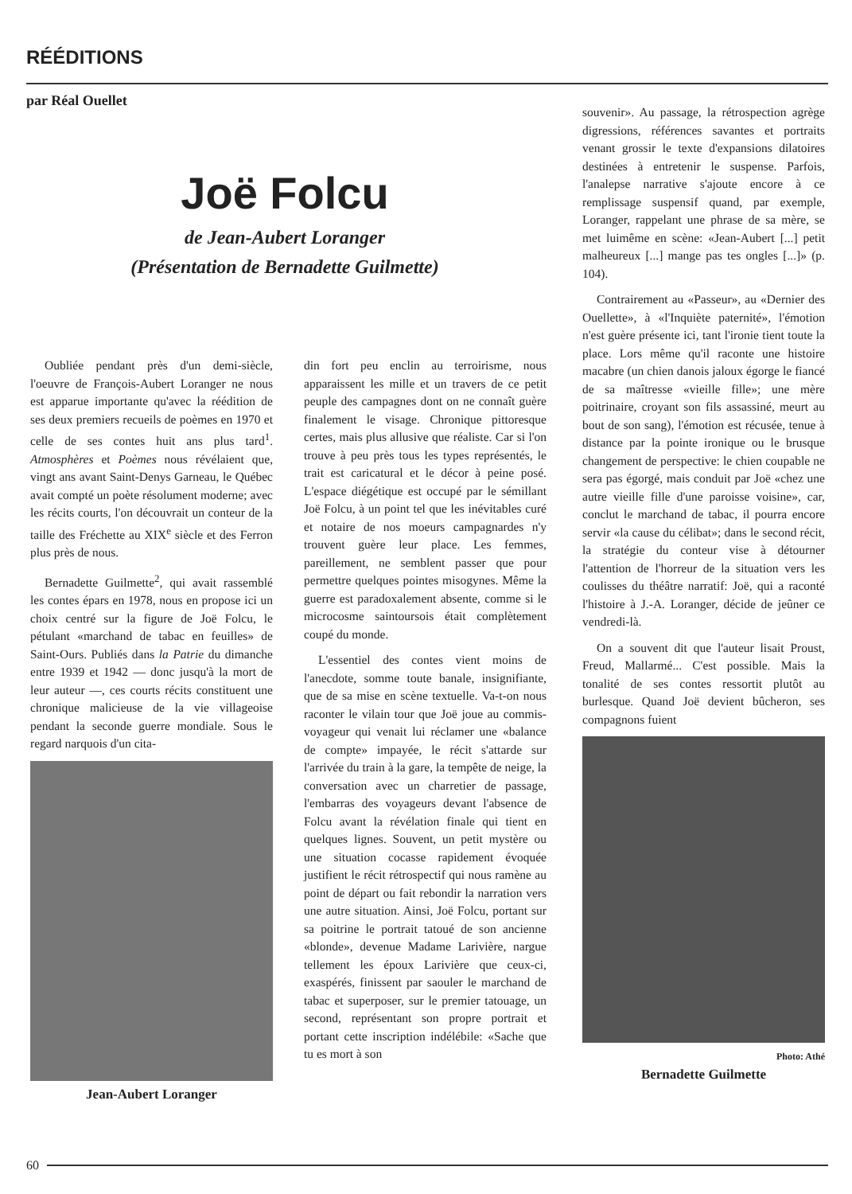RÉÉDITIONS
par Réal Ouellet
Joë Folcu
de Jean-Aubert Loranger
(Présentation de Bernadette Guilmette)
Oubliée pendant près d'un demi-siècle, l'oeuvre de François-Aubert Loranger ne nous est apparue importante qu'avec la réédition de ses deux premiers recueils de poèmes en 1970 et celle de ses contes huit ans plus tard<sup>1</sup>. Atmosphères et Poèmes nous révélaient que, vingt ans avant Saint-Denys Garneau, le Québec avait compté un poète résolument moderne; avec les récits courts, l'on découvrait un conteur de la taille des Fréchette au XIX<sup>e</sup> siècle et des Ferron plus près de nous.
Bernadette Guilmette<sup>2</sup>, qui avait rassemblé les contes épars en 1978, nous en propose ici un choix centré sur la figure de Joë Folcu, le pétulant «marchand de tabac en feuilles» de Saint-Ours. Publiés dans la Patrie du dimanche entre 1939 et 1942 — donc jusqu'à la mort de leur auteur —, ces courts récits constituent une chronique malicieuse de la vie villageoise pendant la seconde guerre mondiale. Sous le regard narquois d'un cita-
Jean-Aubert Loranger
din fort peu enclin au terroirisme, nous apparaissent les mille et un travers de ce petit peuple des campagnes dont on ne connaît guère finalement le visage. Chronique pittoresque certes, mais plus allusive que réaliste. Car si l'on trouve à peu près tous les types représentés, le trait est caricatural et le décor à peine posé. L'espace diégétique est occupé par le sémillant Joë Folcu, à un point tel que les inévitables curé et notaire de nos moeurs campagnardes n'y trouvent guère leur place. Les femmes, pareillement, ne semblent passer que pour permettre quelques pointes misogynes. Même la guerre est paradoxalement absente, comme si le microcosme saintoursois était complètement coupé du monde.
L'essentiel des contes vient moins de l'anecdote, somme toute banale, insignifiante, que de sa mise en scène textuelle. Va-t-on nous raconter le vilain tour que Joë joue au commis-voyageur qui venait lui réclamer une «balance de compte» impayée, le récit s'attarde sur l'arrivée du train à la gare, la tempête de neige, la conversation avec un charretier de passage, l'embarras des voyageurs devant l'absence de Folcu avant la révélation finale qui tient en quelques lignes. Souvent, un petit mystère ou une situation cocasse rapidement évoquée justifient le récit rétrospectif qui nous ramène au point de départ ou fait rebondir la narration vers une autre situation. Ainsi, Joë Folcu, portant sur sa poitrine le portrait tatoué de son ancienne «blonde», devenue Madame Larivière, nargue tellement les époux Larivière que ceux-ci, exaspérés, finissent par saouler le marchand de tabac et superposer, sur le premier tatouage, un second, représentant son propre portrait et portant cette inscription indélébile: «Sache que tu es mort à son
souvenir». Au passage, la rétrospection agrège digressions, références savantes et portraits venant grossir le texte d'expansions dilatoires destinées à entretenir le suspense. Parfois, l'analepse narrative s'ajoute encore à ce remplissage suspensif quand, par exemple, Loranger, rappelant une phrase de sa mère, se met luimême en scène: «Jean-Aubert [...] petit malheureux [...] mange pas tes ongles [...]» (p. 104).
Contrairement au «Passeur», au «Dernier des Ouellette», à «l'Inquiète paternité», l'émotion n'est guère présente ici, tant l'ironie tient toute la place. Lors même qu'il raconte une histoire macabre (un chien danois jaloux égorge le fiancé de sa maîtresse «vieille fille»; une mère poitrinaire, croyant son fils assassiné, meurt au bout de son sang), l'émotion est récusée, tenue à distance par la pointe ironique ou le brusque changement de perspective: le chien coupable ne sera pas égorgé, mais conduit par Joë «chez une autre vieille fille d'une paroisse voisine», car, conclut le marchand de tabac, il pourra encore servir «la cause du célibat»; dans le second récit, la stratégie du conteur vise à détourner l'attention de l'horreur de la situation vers les coulisses du théâtre narratif: Joë, qui a raconté l'histoire à J.-A. Loranger, décide de jeûner ce vendredi-là.
On a souvent dit que l'auteur lisait Proust, Freud, Mallarmé... C'est possible. Mais la tonalité de ses contes ressortit plutôt au burlesque. Quand Joë devient bûcheron, ses compagnons fuient
Photo: Athé
Bernadette Guilmette
60